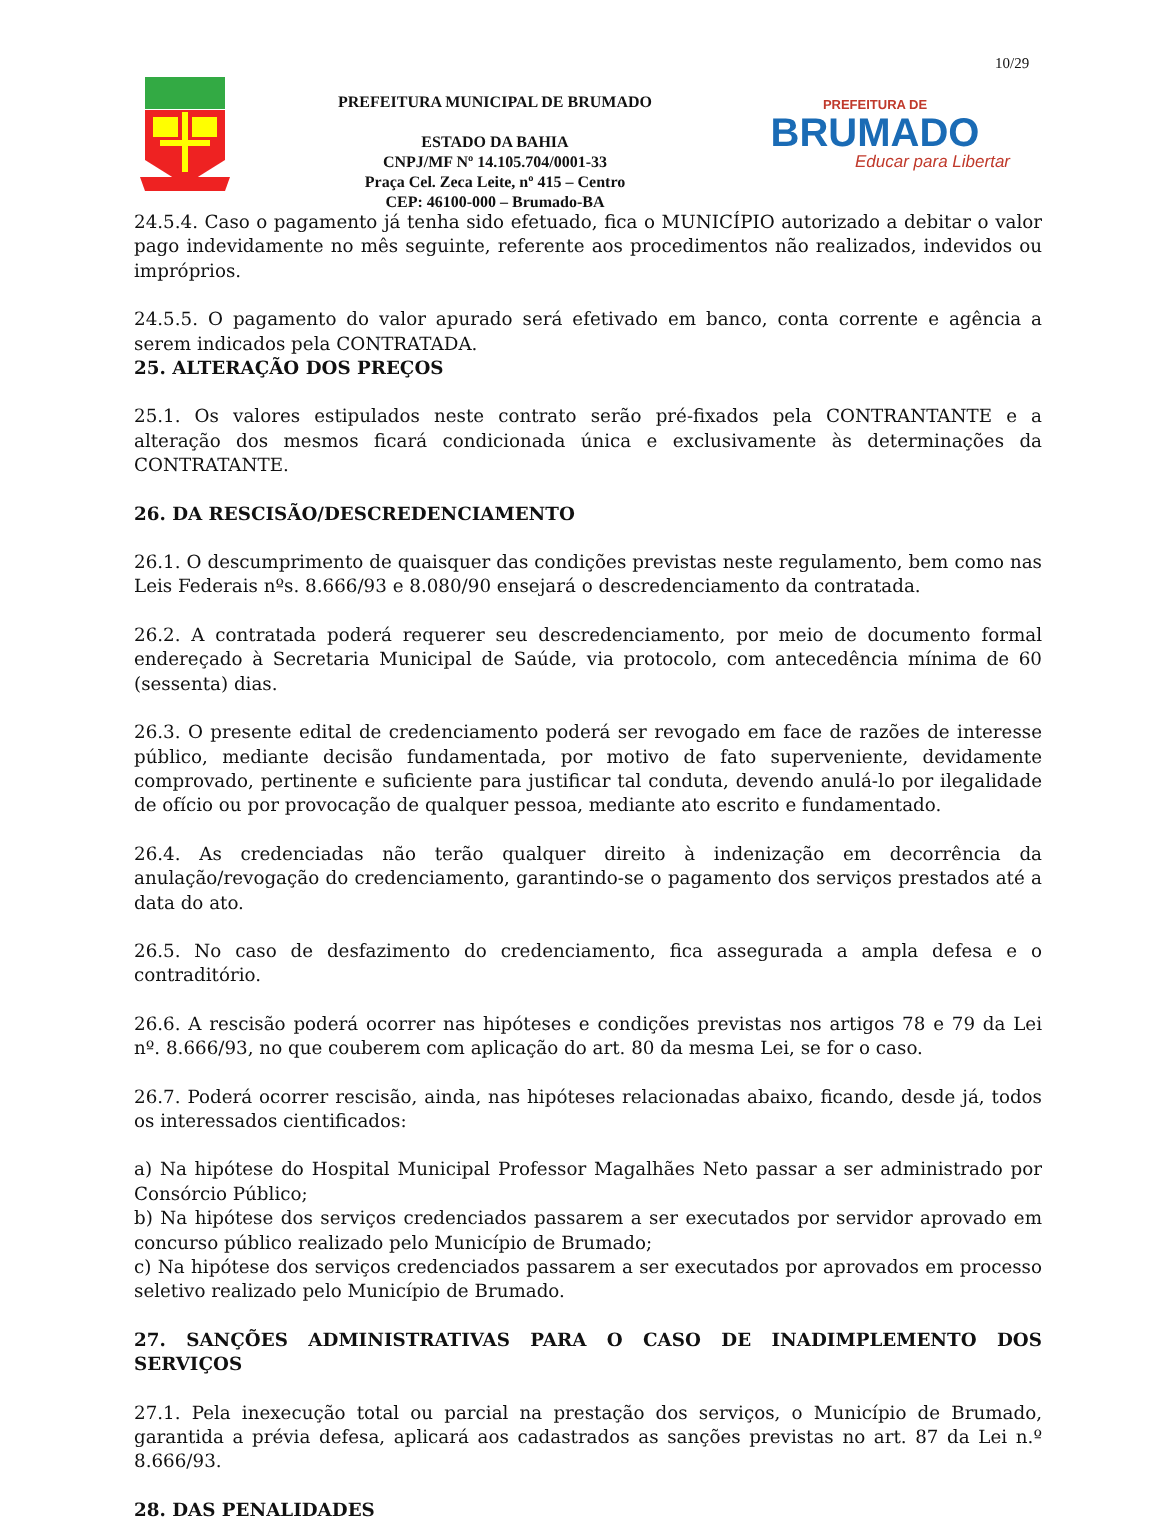10/29
PREFEITURA MUNICIPAL DE BRUMADO
ESTADO DA BAHIA
CNPJ/MF Nº 14.105.704/0001-33
Praça Cel. Zeca Leite, nº 415 – Centro
CEP: 46100-000 – Brumado-BA
PREFEITURA DE
BRUMADO
Educar para Libertar
24.5.4. Caso o pagamento já tenha sido efetuado, fica o MUNICÍPIO autorizado a debitar o valor pago indevidamente no mês seguinte, referente aos procedimentos não realizados, indevidos ou impróprios.
24.5.5. O pagamento do valor apurado será efetivado em banco, conta corrente e agência a serem indicados pela CONTRATADA.
25. ALTERAÇÃO DOS PREÇOS
25.1. Os valores estipulados neste contrato serão pré-fixados pela CONTRANTANTE e a alteração dos mesmos ficará condicionada única e exclusivamente às determinações da CONTRATANTE.
26. DA RESCISÃO/DESCREDENCIAMENTO
26.1. O descumprimento de quaisquer das condições previstas neste regulamento, bem como nas Leis Federais nºs. 8.666/93 e 8.080/90 ensejará o descredenciamento da contratada.
26.2. A contratada poderá requerer seu descredenciamento, por meio de documento formal endereçado à Secretaria Municipal de Saúde, via protocolo, com antecedência mínima de 60 (sessenta) dias.
26.3. O presente edital de credenciamento poderá ser revogado em face de razões de interesse público, mediante decisão fundamentada, por motivo de fato superveniente, devidamente comprovado, pertinente e suficiente para justificar tal conduta, devendo anulá-lo por ilegalidade de ofício ou por provocação de qualquer pessoa, mediante ato escrito e fundamentado.
26.4. As credenciadas não terão qualquer direito à indenização em decorrência da anulação/revogação do credenciamento, garantindo-se o pagamento dos serviços prestados até a data do ato.
26.5. No caso de desfazimento do credenciamento, fica assegurada a ampla defesa e o contraditório.
26.6. A rescisão poderá ocorrer nas hipóteses e condições previstas nos artigos 78 e 79 da Lei nº. 8.666/93, no que couberem com aplicação do art. 80 da mesma Lei, se for o caso.
26.7. Poderá ocorrer rescisão, ainda, nas hipóteses relacionadas abaixo, ficando, desde já, todos os interessados cientificados:
a) Na hipótese do Hospital Municipal Professor Magalhães Neto passar a ser administrado por Consórcio Público;
b) Na hipótese dos serviços credenciados passarem a ser executados por servidor aprovado em concurso público realizado pelo Município de Brumado;
c) Na hipótese dos serviços credenciados passarem a ser executados por aprovados em processo seletivo realizado pelo Município de Brumado.
27. SANÇÕES ADMINISTRATIVAS PARA O CASO DE INADIMPLEMENTO DOS SERVIÇOS
27.1. Pela inexecução total ou parcial na prestação dos serviços, o Município de Brumado, garantida a prévia defesa, aplicará aos cadastrados as sanções previstas no art. 87 da Lei n.º 8.666/93.
28. DAS PENALIDADES